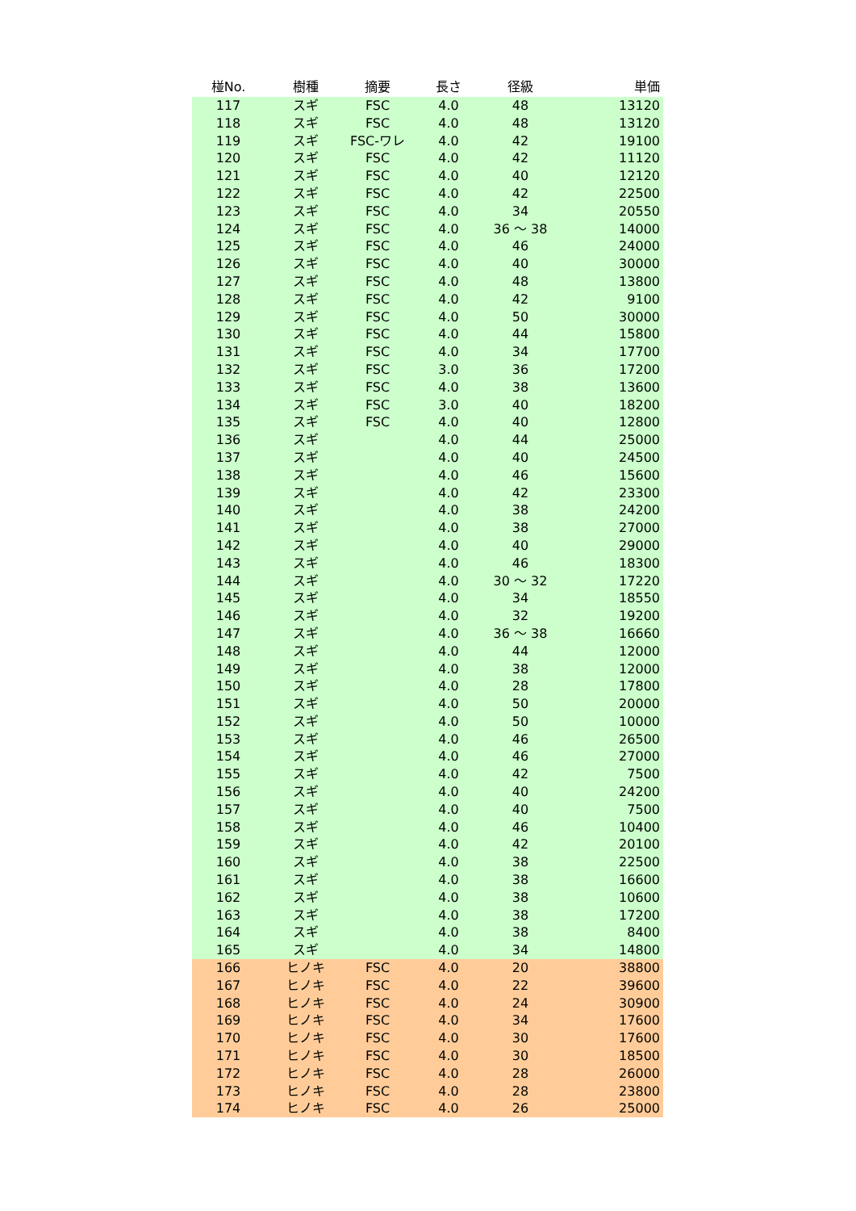| 椪No. | 樹種 | 摘要 | 長さ | 径級 | 単価 |
| --- | --- | --- | --- | --- | --- |
| 117 | スギ | FSC | 4.0 | 48 | 13120 |
| 118 | スギ | FSC | 4.0 | 48 | 13120 |
| 119 | スギ | FSC-ワレ | 4.0 | 42 | 19100 |
| 120 | スギ | FSC | 4.0 | 42 | 11120 |
| 121 | スギ | FSC | 4.0 | 40 | 12120 |
| 122 | スギ | FSC | 4.0 | 42 | 22500 |
| 123 | スギ | FSC | 4.0 | 34 | 20550 |
| 124 | スギ | FSC | 4.0 | 36 ～ 38 | 14000 |
| 125 | スギ | FSC | 4.0 | 46 | 24000 |
| 126 | スギ | FSC | 4.0 | 40 | 30000 |
| 127 | スギ | FSC | 4.0 | 48 | 13800 |
| 128 | スギ | FSC | 4.0 | 42 | 9100 |
| 129 | スギ | FSC | 4.0 | 50 | 30000 |
| 130 | スギ | FSC | 4.0 | 44 | 15800 |
| 131 | スギ | FSC | 4.0 | 34 | 17700 |
| 132 | スギ | FSC | 3.0 | 36 | 17200 |
| 133 | スギ | FSC | 4.0 | 38 | 13600 |
| 134 | スギ | FSC | 3.0 | 40 | 18200 |
| 135 | スギ | FSC | 4.0 | 40 | 12800 |
| 136 | スギ | | 4.0 | 44 | 25000 |
| 137 | スギ | | 4.0 | 40 | 24500 |
| 138 | スギ | | 4.0 | 46 | 15600 |
| 139 | スギ | | 4.0 | 42 | 23300 |
| 140 | スギ | | 4.0 | 38 | 24200 |
| 141 | スギ | | 4.0 | 38 | 27000 |
| 142 | スギ | | 4.0 | 40 | 29000 |
| 143 | スギ | | 4.0 | 46 | 18300 |
| 144 | スギ | | 4.0 | 30 ～ 32 | 17220 |
| 145 | スギ | | 4.0 | 34 | 18550 |
| 146 | スギ | | 4.0 | 32 | 19200 |
| 147 | スギ | | 4.0 | 36 ～ 38 | 16660 |
| 148 | スギ | | 4.0 | 44 | 12000 |
| 149 | スギ | | 4.0 | 38 | 12000 |
| 150 | スギ | | 4.0 | 28 | 17800 |
| 151 | スギ | | 4.0 | 50 | 20000 |
| 152 | スギ | | 4.0 | 50 | 10000 |
| 153 | スギ | | 4.0 | 46 | 26500 |
| 154 | スギ | | 4.0 | 46 | 27000 |
| 155 | スギ | | 4.0 | 42 | 7500 |
| 156 | スギ | | 4.0 | 40 | 24200 |
| 157 | スギ | | 4.0 | 40 | 7500 |
| 158 | スギ | | 4.0 | 46 | 10400 |
| 159 | スギ | | 4.0 | 42 | 20100 |
| 160 | スギ | | 4.0 | 38 | 22500 |
| 161 | スギ | | 4.0 | 38 | 16600 |
| 162 | スギ | | 4.0 | 38 | 10600 |
| 163 | スギ | | 4.0 | 38 | 17200 |
| 164 | スギ | | 4.0 | 38 | 8400 |
| 165 | スギ | | 4.0 | 34 | 14800 |
| 166 | ヒノキ | FSC | 4.0 | 20 | 38800 |
| 167 | ヒノキ | FSC | 4.0 | 22 | 39600 |
| 168 | ヒノキ | FSC | 4.0 | 24 | 30900 |
| 169 | ヒノキ | FSC | 4.0 | 34 | 17600 |
| 170 | ヒノキ | FSC | 4.0 | 30 | 17600 |
| 171 | ヒノキ | FSC | 4.0 | 30 | 18500 |
| 172 | ヒノキ | FSC | 4.0 | 28 | 26000 |
| 173 | ヒノキ | FSC | 4.0 | 28 | 23800 |
| 174 | ヒノキ | FSC | 4.0 | 26 | 25000 |